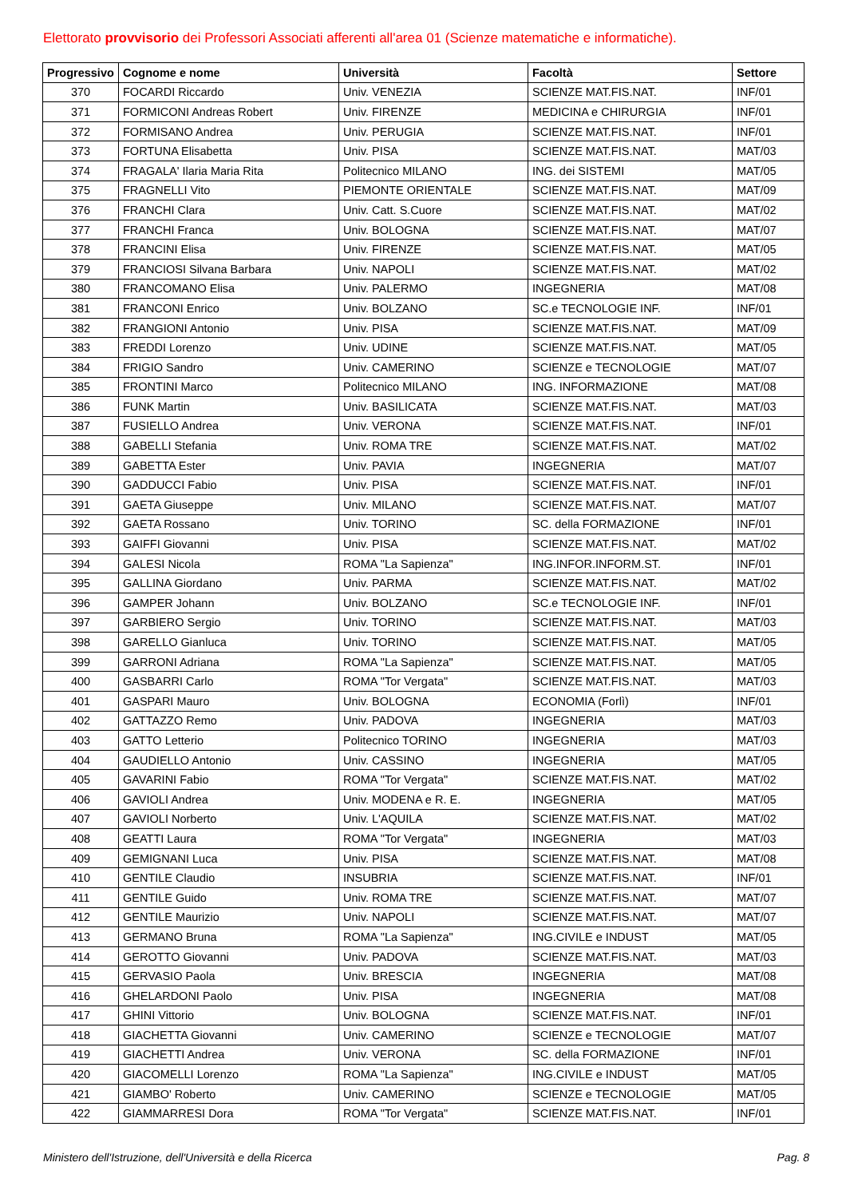Elettorato provvisorio dei Professori Associati afferenti all'area 01 (Scienze matematiche e informatiche).
| Progressivo | Cognome e nome | Università | Facoltà | Settore |
| --- | --- | --- | --- | --- |
| 370 | FOCARDI Riccardo | Univ. VENEZIA | SCIENZE MAT.FIS.NAT. | INF/01 |
| 371 | FORMICONI Andreas Robert | Univ. FIRENZE | MEDICINA e CHIRURGIA | INF/01 |
| 372 | FORMISANO Andrea | Univ. PERUGIA | SCIENZE MAT.FIS.NAT. | INF/01 |
| 373 | FORTUNA Elisabetta | Univ. PISA | SCIENZE MAT.FIS.NAT. | MAT/03 |
| 374 | FRAGALA' Ilaria Maria Rita | Politecnico MILANO | ING. dei SISTEMI | MAT/05 |
| 375 | FRAGNELLI Vito | PIEMONTE ORIENTALE | SCIENZE MAT.FIS.NAT. | MAT/09 |
| 376 | FRANCHI Clara | Univ. Catt. S.Cuore | SCIENZE MAT.FIS.NAT. | MAT/02 |
| 377 | FRANCHI Franca | Univ. BOLOGNA | SCIENZE MAT.FIS.NAT. | MAT/07 |
| 378 | FRANCINI Elisa | Univ. FIRENZE | SCIENZE MAT.FIS.NAT. | MAT/05 |
| 379 | FRANCIOSI Silvana Barbara | Univ. NAPOLI | SCIENZE MAT.FIS.NAT. | MAT/02 |
| 380 | FRANCOMANO Elisa | Univ. PALERMO | INGEGNERIA | MAT/08 |
| 381 | FRANCONI Enrico | Univ. BOLZANO | SC.e TECNOLOGIE INF. | INF/01 |
| 382 | FRANGIONI Antonio | Univ. PISA | SCIENZE MAT.FIS.NAT. | MAT/09 |
| 383 | FREDDI Lorenzo | Univ. UDINE | SCIENZE MAT.FIS.NAT. | MAT/05 |
| 384 | FRIGIO Sandro | Univ. CAMERINO | SCIENZE e TECNOLOGIE | MAT/07 |
| 385 | FRONTINI Marco | Politecnico MILANO | ING. INFORMAZIONE | MAT/08 |
| 386 | FUNK Martin | Univ. BASILICATA | SCIENZE MAT.FIS.NAT. | MAT/03 |
| 387 | FUSIELLO Andrea | Univ. VERONA | SCIENZE MAT.FIS.NAT. | INF/01 |
| 388 | GABELLI Stefania | Univ. ROMA TRE | SCIENZE MAT.FIS.NAT. | MAT/02 |
| 389 | GABETTA Ester | Univ. PAVIA | INGEGNERIA | MAT/07 |
| 390 | GADDUCCI Fabio | Univ. PISA | SCIENZE MAT.FIS.NAT. | INF/01 |
| 391 | GAETA Giuseppe | Univ. MILANO | SCIENZE MAT.FIS.NAT. | MAT/07 |
| 392 | GAETA Rossano | Univ. TORINO | SC. della FORMAZIONE | INF/01 |
| 393 | GAIFFI Giovanni | Univ. PISA | SCIENZE MAT.FIS.NAT. | MAT/02 |
| 394 | GALESI Nicola | ROMA "La Sapienza" | ING.INFOR.INFORM.ST. | INF/01 |
| 395 | GALLINA Giordano | Univ. PARMA | SCIENZE MAT.FIS.NAT. | MAT/02 |
| 396 | GAMPER Johann | Univ. BOLZANO | SC.e TECNOLOGIE INF. | INF/01 |
| 397 | GARBIERO Sergio | Univ. TORINO | SCIENZE MAT.FIS.NAT. | MAT/03 |
| 398 | GARELLO Gianluca | Univ. TORINO | SCIENZE MAT.FIS.NAT. | MAT/05 |
| 399 | GARRONI Adriana | ROMA "La Sapienza" | SCIENZE MAT.FIS.NAT. | MAT/05 |
| 400 | GASBARRI Carlo | ROMA "Tor Vergata" | SCIENZE MAT.FIS.NAT. | MAT/03 |
| 401 | GASPARI Mauro | Univ. BOLOGNA | ECONOMIA (Forlì) | INF/01 |
| 402 | GATTAZZO Remo | Univ. PADOVA | INGEGNERIA | MAT/03 |
| 403 | GATTO Letterio | Politecnico TORINO | INGEGNERIA | MAT/03 |
| 404 | GAUDIELLO Antonio | Univ. CASSINO | INGEGNERIA | MAT/05 |
| 405 | GAVARINI Fabio | ROMA "Tor Vergata" | SCIENZE MAT.FIS.NAT. | MAT/02 |
| 406 | GAVIOLI Andrea | Univ. MODENA e R. E. | INGEGNERIA | MAT/05 |
| 407 | GAVIOLI Norberto | Univ. L'AQUILA | SCIENZE MAT.FIS.NAT. | MAT/02 |
| 408 | GEATTI Laura | ROMA "Tor Vergata" | INGEGNERIA | MAT/03 |
| 409 | GEMIGNANI Luca | Univ. PISA | SCIENZE MAT.FIS.NAT. | MAT/08 |
| 410 | GENTILE Claudio | INSUBRIA | SCIENZE MAT.FIS.NAT. | INF/01 |
| 411 | GENTILE Guido | Univ. ROMA TRE | SCIENZE MAT.FIS.NAT. | MAT/07 |
| 412 | GENTILE Maurizio | Univ. NAPOLI | SCIENZE MAT.FIS.NAT. | MAT/07 |
| 413 | GERMANO Bruna | ROMA "La Sapienza" | ING.CIVILE e INDUST | MAT/05 |
| 414 | GEROTTO Giovanni | Univ. PADOVA | SCIENZE MAT.FIS.NAT. | MAT/03 |
| 415 | GERVASIO Paola | Univ. BRESCIA | INGEGNERIA | MAT/08 |
| 416 | GHELARDONI Paolo | Univ. PISA | INGEGNERIA | MAT/08 |
| 417 | GHINI Vittorio | Univ. BOLOGNA | SCIENZE MAT.FIS.NAT. | INF/01 |
| 418 | GIACHETTA Giovanni | Univ. CAMERINO | SCIENZE e TECNOLOGIE | MAT/07 |
| 419 | GIACHETTI Andrea | Univ. VERONA | SC. della FORMAZIONE | INF/01 |
| 420 | GIACOMELLI Lorenzo | ROMA "La Sapienza" | ING.CIVILE e INDUST | MAT/05 |
| 421 | GIAMBO' Roberto | Univ. CAMERINO | SCIENZE e TECNOLOGIE | MAT/05 |
| 422 | GIAMMARRESI Dora | ROMA "Tor Vergata" | SCIENZE MAT.FIS.NAT. | INF/01 |
Ministero dell'Istruzione, dell'Università e della Ricerca Pag. 8